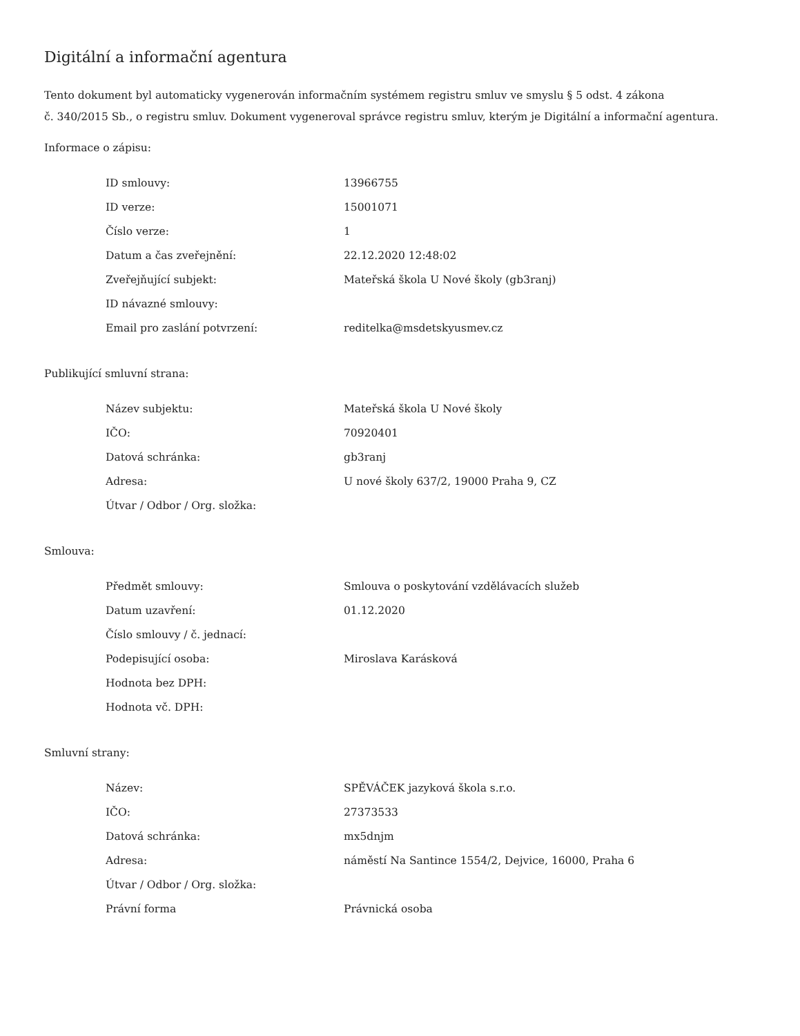Digitální a informační agentura
Tento dokument byl automaticky vygenerován informačním systémem registru smluv ve smyslu § 5 odst. 4 zákona
č. 340/2015 Sb., o registru smluv. Dokument vygeneroval správce registru smluv, kterým je Digitální a informační agentura.
Informace o zápisu:
| ID smlouvy: | 13966755 |
| ID verze: | 15001071 |
| Číslo verze: | 1 |
| Datum a čas zveřejnění: | 22.12.2020 12:48:02 |
| Zveřejňující subjekt: | Mateřská škola U Nové školy (gb3ranj) |
| ID návazné smlouvy: | |
| Email pro zaslání potvrzení: | reditelka@msdetskyusmev.cz |
Publikující smluvní strana:
| Název subjektu: | Mateřská škola U Nové školy |
| IČO: | 70920401 |
| Datová schránka: | gb3ranj |
| Adresa: | U nové školy 637/2, 19000 Praha 9, CZ |
| Útvar / Odbor / Org. složka: | |
Smlouva:
| Předmět smlouvy: | Smlouva o poskytování vzdělávacích služeb |
| Datum uzavření: | 01.12.2020 |
| Číslo smlouvy / č. jednací: | |
| Podepisující osoba: | Miroslava Karásková |
| Hodnota bez DPH: | |
| Hodnota vč. DPH: | |
Smluvní strany:
| Název: | SPĚVÁČEK jazyková škola s.r.o. |
| IČO: | 27373533 |
| Datová schránka: | mx5dnjm |
| Adresa: | náměstí Na Santince 1554/2, Dejvice, 16000, Praha 6 |
| Útvar / Odbor / Org. složka: | |
| Právní forma | Právnická osoba |